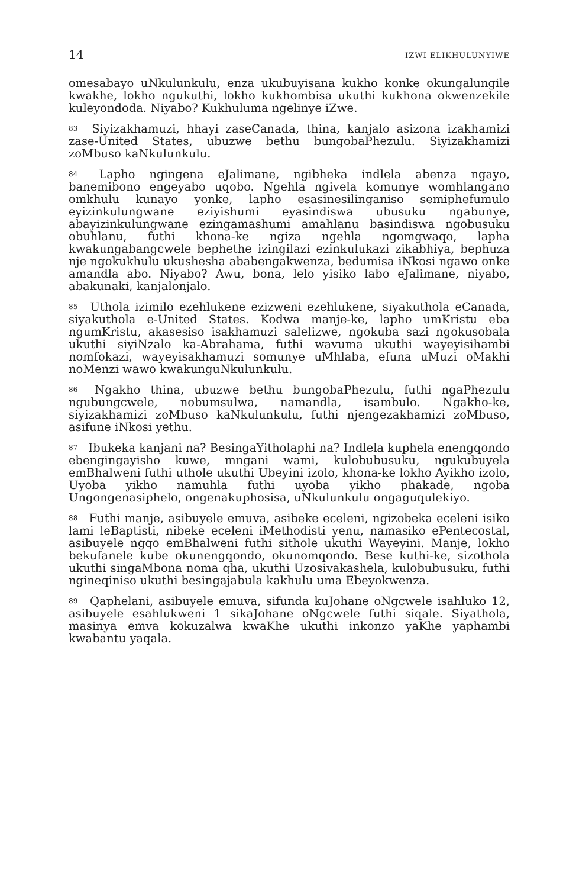14 IZWI ELIKHULUNYIWE
omesabayo uNkulunkulu, enza ukubuyisana kukho konke okungalungile kwakhe, lokho ngukuthi, lokho kukhombisa ukuthi kukhona okwenzekile kuleyondoda. Niyabo? Kukhuluma ngelinye iZwe.
<sup>83</sup> Siyizakhamuzi, hhayi zaseCanada, thina, kanjalo asizona izakhamizi zase-United States, ubuzwe bethu bungobaPhezulu. Siyizakhamizi zoMbuso kaNkulunkulu.
<sup>84</sup> Lapho ngingena eJalimane, ngibheka indlela abenza ngayo, banemibono engeyabo uqobo. Ngehla ngivela komunye womhlangano omkhulu kunayo yonke, lapho esasinesilinganiso semiphefumulo eyizinkulungwane eziyishumi eyasindiswa ubusuku ngabunye, abayizinkulungwane ezingamashumi amahlanu basindiswa ngobusuku obuhlanu, futhi khona-ke ngiza ngehla ngomgwaqo, lapha kwakungabangcwele bephethe izingilazi ezinkulukazi zikabhiya, bephuza nje ngokukhulu ukushesha ababengakwenza, bedumisa iNkosi ngawo onke amandla abo. Niyabo? Awu, bona, lelo yisiko labo eJalimane, niyabo, abakunaki, kanjalonjalo.
<sup>85</sup> Uthola izimilo ezehlukene ezizweni ezehlukene, siyakuthola eCanada, siyakuthola e-United States. Kodwa manje-ke, lapho umKristu eba ngumKristu, akasesiso isakhamuzi salelizwe, ngokuba sazi ngokusobala ukuthi siyiNzalo ka-Abrahama, futhi wavuma ukuthi wayeyisihambi nomfokazi, wayeyisakhamuzi somunye uMhlaba, efuna uMuzi oMakhi noMenzi wawo kwakunguNkulunkulu.
<sup>86</sup> Ngakho thina, ubuzwe bethu bungobaPhezulu, futhi ngaPhezulu ngubungcwele, nobumsulwa, namandla, isambulo. Ngakho-ke, siyizakhamizi zoMbuso kaNkulunkulu, futhi njengezakhamizi zoMbuso, asifune iNkosi yethu.
<sup>87</sup> Ibukeka kanjani na? BesingaYitholaphi na? Indlela kuphela enengqondo ebengingayisho kuwe, mngani wami, kulobubusuku, ngukubuyela emBhalweni futhi uthole ukuthi Ubeyini izolo, khona-ke lokho Ayikho izolo, Uyoba yikho namuhla futhi uyoba yikho phakade, ngoba Ungongenasiphelo, ongenakuphosisa, uNkulunkulu ongaguqulekiyo.
<sup>88</sup> Futhi manje, asibuyele emuva, asibeke eceleni, ngizobeka eceleni isiko lami leBaptisti, nibeke eceleni iMethodisti yenu, namasiko ePentecostal, asibuyele ngqo emBhalweni futhi sithole ukuthi Wayeyini. Manje, lokho bekufanele kube okunengqondo, okunomqondo. Bese kuthi-ke, sizothola ukuthi singaMbona noma qha, ukuthi Uzosivakashela, kulobubusuku, futhi ngineqiniso ukuthi besingajabula kakhulu uma Ebeyokwenza.
<sup>89</sup> Qaphelani, asibuyele emuva, sifunda kuJohane oNgcwele isahluko 12, asibuyele esahlukweni 1 sikaJohane oNgcwele futhi siqale. Siyathola, masinya emva kokuzalwa kwaKhe ukuthi inkonzo yaKhe yaphambi kwabantu yaqala.